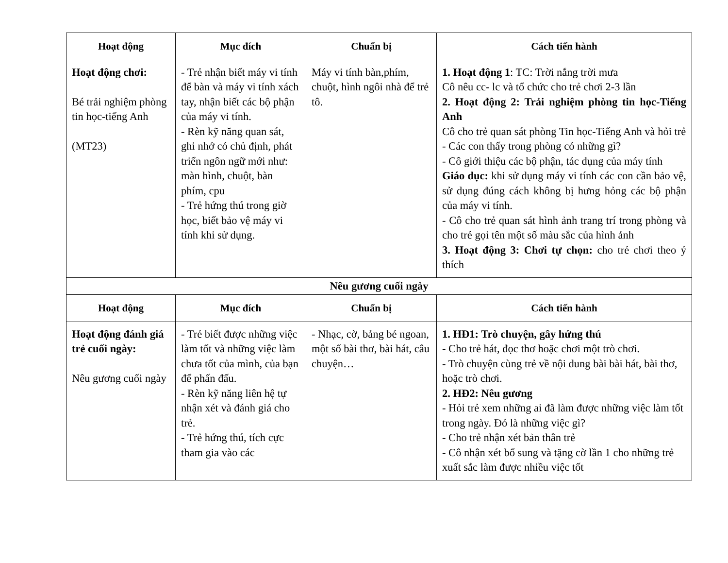| Hoạt động | Mục đích | Chuẩn bị | Cách tiến hành |
| --- | --- | --- | --- |
| Hoạt động chơi: Bé trải nghiệm phòng tin học-tiếng Anh (MT23) | - Trẻ nhận biết máy vi tính để bàn và máy vi tính xách tay, nhận biết các bộ phận của máy vi tính. - Rèn kỹ năng quan sát, ghi nhớ có chủ định, phát triển ngôn ngữ mới như: màn hình, chuột, bàn phím, cpu - Trẻ hứng thú trong giờ học, biết bảo vệ máy vi tính khi sử dụng. | Máy vi tính bàn,phím, chuột, hình ngôi nhà để trẻ tô. | 1. Hoạt động 1 : TC: Trời nắng trời mưa Cô nêu cc- lc và tổ chức cho trẻ chơi 2-3 lần 2. Hoạt động 2: Trải nghiệm phòng tin học-Tiếng Anh Cô cho trẻ quan sát phòng Tin học-Tiếng Anh và hỏi trẻ - Các con thấy trong phòng có những gì? - Cô giới thiệu các bộ phận, tác dụng của máy tính Giáo dục: khi sử dụng máy vi tính các con cần bảo vệ, sử dụng đúng cách không bị hưng hỏng các bộ phận của máy vi tính. - Cô cho trẻ quan sát hình ảnh trang trí trong phòng và cho trẻ gọi tên một số màu sắc của hình ảnh 3. Hoạt động 3: Chơi tự chọn: cho trẻ chơi theo ý thích |
| Nêu gương cuối ngày | | | |
| Hoạt động | Mục đích | Chuẩn bị | Cách tiến hành |
| Hoạt động đánh giá trẻ cuối ngày: Nêu gương cuối ngày | - Trẻ biết được những việc làm tốt và những việc làm chưa tốt của mình, của bạn để phấn đấu. - Rèn kỹ năng liên hệ tự nhận xét và đánh giá cho trẻ. - Trẻ hứng thú, tích cực tham gia vào các | - Nhạc, cờ, bảng bé ngoan, một số bài thơ, bài hát, câu chuyện… | 1. HĐ1: Trò chuyện, gây hứng thú - Cho trẻ hát, đọc thơ hoặc chơi một trò chơi. - Trò chuyện cùng trẻ về nội dung bài bài hát, bài thơ, hoặc trò chơi. 2. HĐ2: Nêu gương - Hỏi trẻ xem những ai đã làm được những việc làm tốt trong ngày. Đó là những việc gì? - Cho trẻ nhận xét bản thân trẻ - Cô nhận xét bổ sung và tặng cờ lần 1 cho những trẻ xuất sắc làm được nhiều việc tốt |